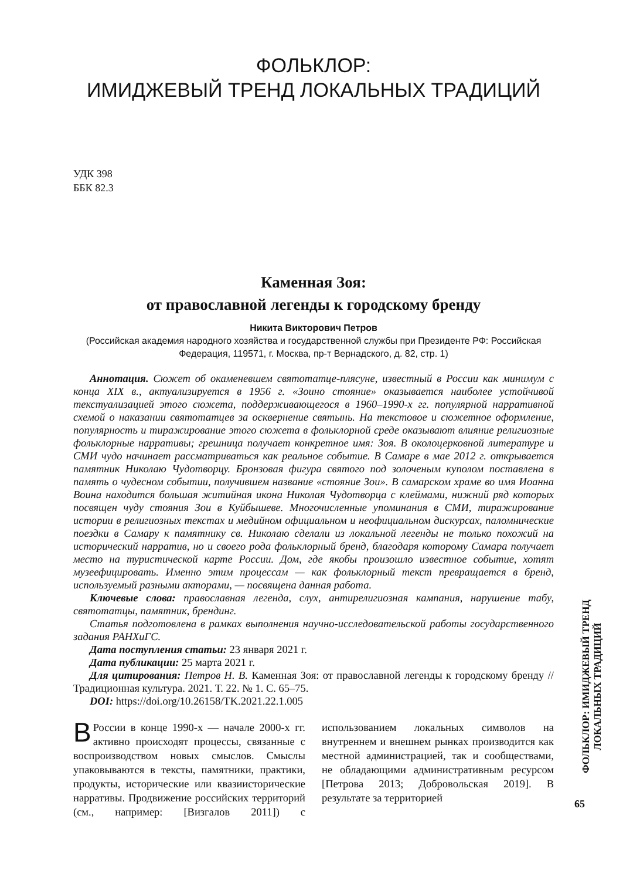ФОЛЬКЛОР:
ИМИДЖЕВЫЙ ТРЕНД ЛОКАЛЬНЫХ ТРАДИЦИЙ
УДК 398
ББК 82.3
Каменная Зоя:
от православной легенды к городскому бренду
Никита Викторович Петров
(Российская академия народного хозяйства и государственной службы при Президенте РФ: Российская Федерация, 119571, г. Москва, пр-т Вернадского, д. 82, стр. 1)
Аннотация. Сюжет об окаменевшем святотатце-плясуне, известный в России как минимум с конца XIX в., актуализируется в 1956 г. «Зоино стояние» оказывается наиболее устойчивой текстуализацией этого сюжета, поддерживающегося в 1960–1990-х гг. популярной нарративной схемой о наказании святотатцев за осквернение святынь. На текстовое и сюжетное оформление, популярность и тиражирование этого сюжета в фольклорной среде оказывают влияние религиозные фольклорные нарративы; грешница получает конкретное имя: Зоя. В околоцерковной литературе и СМИ чудо начинает рассматриваться как реальное событие. В Самаре в мае 2012 г. открывается памятник Николаю Чудотворцу. Бронзовая фигура святого под золоченым куполом поставлена в память о чудесном событии, получившем название «стояние Зои». В самарском храме во имя Иоанна Воина находится большая житийная икона Николая Чудотворца с клеймами, нижний ряд которых посвящен чуду стояния Зои в Куйбышеве. Многочисленные упоминания в СМИ, тиражирование истории в религиозных текстах и медийном официальном и неофициальном дискурсах, паломнические поездки в Самару к памятнику св. Николаю сделали из локальной легенды не только похожий на исторический нарратив, но и своего рода фольклорный бренд, благодаря которому Самара получает место на туристической карте России. Дом, где якобы произошло известное событие, хотят музеефицировать. Именно этим процессам — как фольклорный текст превращается в бренд, используемый разными акторами, — посвящена данная работа.
Ключевые слова: православная легенда, слух, антирелигиозная кампания, нарушение табу, святотатцы, памятник, брендинг.
Статья подготовлена в рамках выполнения научно-исследовательской работы государственного задания РАНХиГС.
Дата поступления статьи: 23 января 2021 г.
Дата публикации: 25 марта 2021 г.
Для цитирования: Петров Н. В. Каменная Зоя: от православной легенды к городскому бренду // Традиционная культура. 2021. Т. 22. № 1. С. 65–75.
DOI: https://doi.org/10.26158/TK.2021.22.1.005
В России в конце 1990-х — начале 2000-х гг. активно происходят процессы, связанные с воспроизводством новых смыслов. Смыслы упаковываются в тексты, памятники, практики, продукты, исторические или квазиисторические нарративы. Продвижение российских территорий (см., например: [Визгалов 2011]) с использованием локальных символов на внутреннем и внешнем рынках производится как местной администрацией, так и сообществами, не обладающими административным ресурсом [Петрова 2013; Добровольская 2019]. В результате за территорией
ФОЛЬКЛОР: ИМИДЖЕВЫЙ ТРЕНД ЛОКАЛЬНЫХ ТРАДИЦИЙ
65